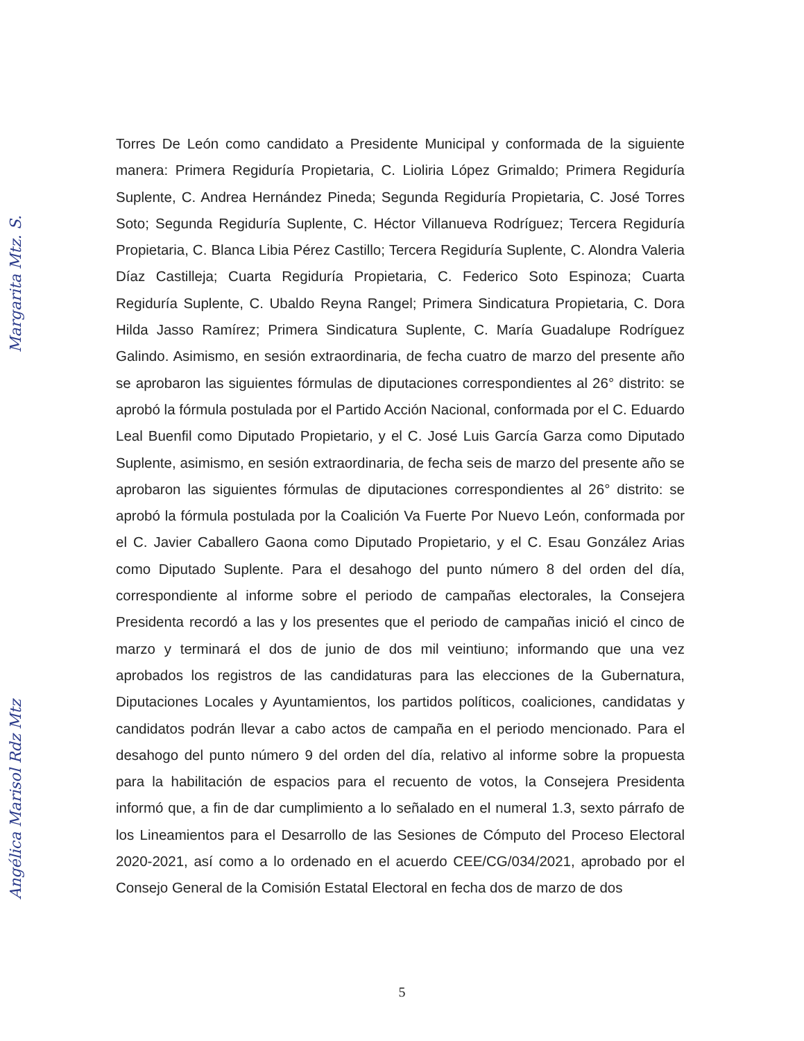Torres De León como candidato a Presidente Municipal y conformada de la siguiente manera: Primera Regiduría Propietaria, C. Lioliria López Grimaldo; Primera Regiduría Suplente, C. Andrea Hernández Pineda; Segunda Regiduría Propietaria, C. José Torres Soto; Segunda Regiduría Suplente, C. Héctor Villanueva Rodríguez; Tercera Regiduría Propietaria, C. Blanca Libia Pérez Castillo; Tercera Regiduría Suplente, C. Alondra Valeria Díaz Castilleja; Cuarta Regiduría Propietaria, C. Federico Soto Espinoza; Cuarta Regiduría Suplente, C. Ubaldo Reyna Rangel; Primera Sindicatura Propietaria, C. Dora Hilda Jasso Ramírez; Primera Sindicatura Suplente, C. María Guadalupe Rodríguez Galindo. Asimismo, en sesión extraordinaria, de fecha cuatro de marzo del presente año se aprobaron las siguientes fórmulas de diputaciones correspondientes al 26° distrito: se aprobó la fórmula postulada por el Partido Acción Nacional, conformada por el C. Eduardo Leal Buenfil como Diputado Propietario, y el C. José Luis García Garza como Diputado Suplente, asimismo, en sesión extraordinaria, de fecha seis de marzo del presente año se aprobaron las siguientes fórmulas de diputaciones correspondientes al 26° distrito: se aprobó la fórmula postulada por la Coalición Va Fuerte Por Nuevo León, conformada por el C. Javier Caballero Gaona como Diputado Propietario, y el C. Esau González Arias como Diputado Suplente. Para el desahogo del punto número 8 del orden del día, correspondiente al informe sobre el periodo de campañas electorales, la Consejera Presidenta recordó a las y los presentes que el periodo de campañas inició el cinco de marzo y terminará el dos de junio de dos mil veintiuno; informando que una vez aprobados los registros de las candidaturas para las elecciones de la Gubernatura, Diputaciones Locales y Ayuntamientos, los partidos políticos, coaliciones, candidatas y candidatos podrán llevar a cabo actos de campaña en el periodo mencionado. Para el desahogo del punto número 9 del orden del día, relativo al informe sobre la propuesta para la habilitación de espacios para el recuento de votos, la Consejera Presidenta informó que, a fin de dar cumplimiento a lo señalado en el numeral 1.3, sexto párrafo de los Lineamientos para el Desarrollo de las Sesiones de Cómputo del Proceso Electoral 2020-2021, así como a lo ordenado en el acuerdo CEE/CG/034/2021, aprobado por el Consejo General de la Comisión Estatal Electoral en fecha dos de marzo de dos
5
Margarita Mtz. S.
Angélica Marisol Rdz Mtz